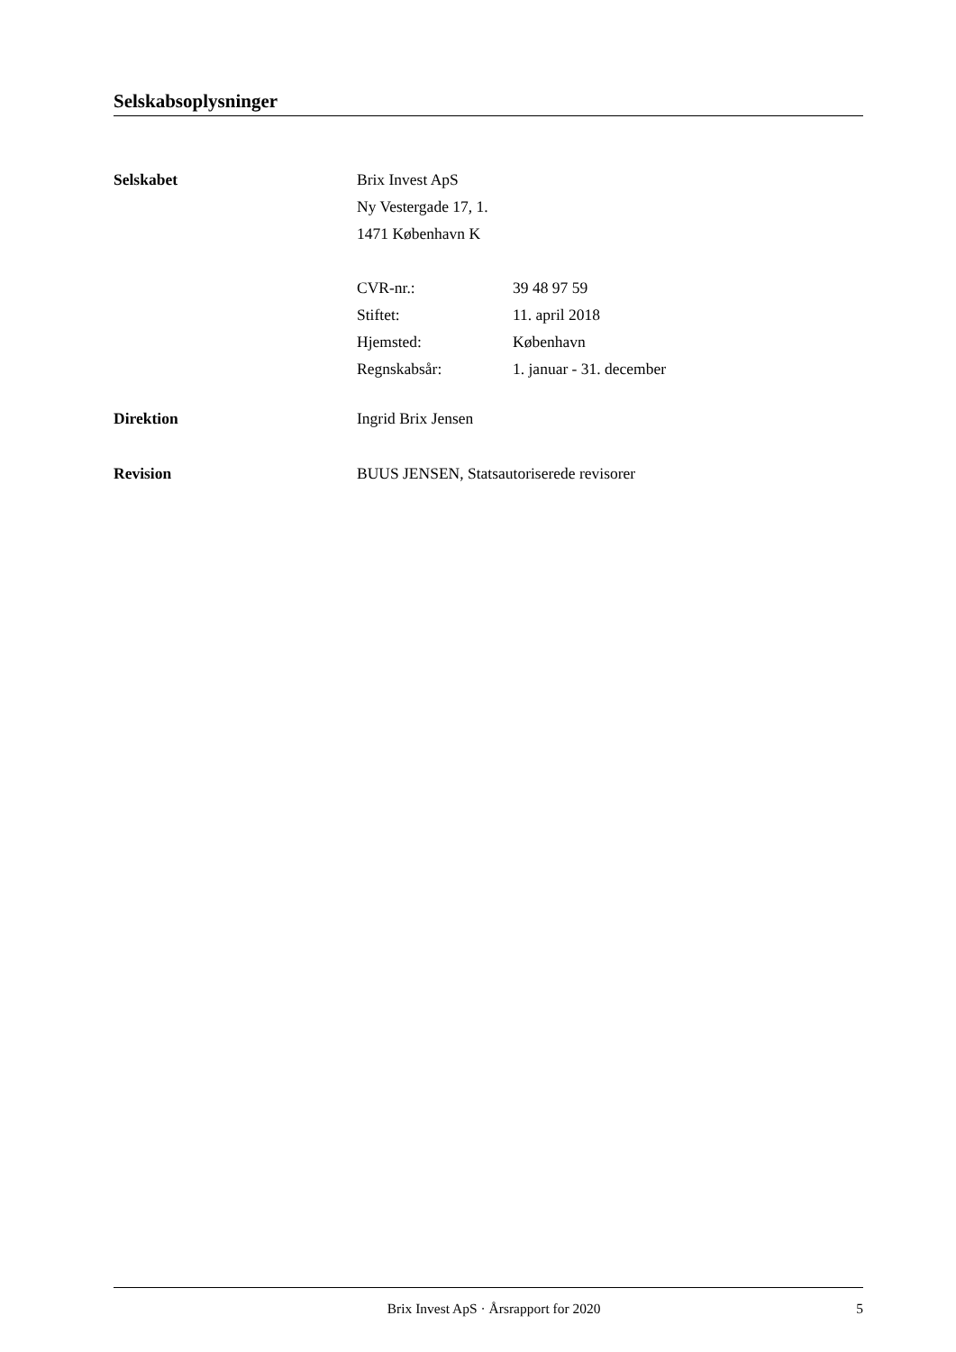Selskabsoplysninger
Selskabet Brix Invest ApS
Ny Vestergade 17, 1.
1471 København K
CVR-nr.: 39 48 97 59
Stiftet: 11. april 2018
Hjemsted: København
Regnskabsår: 1. januar - 31. december
Direktion Ingrid Brix Jensen
Revision BUUS JENSEN, Statsautoriserede revisorer
Brix Invest ApS · Årsrapport for 2020
5